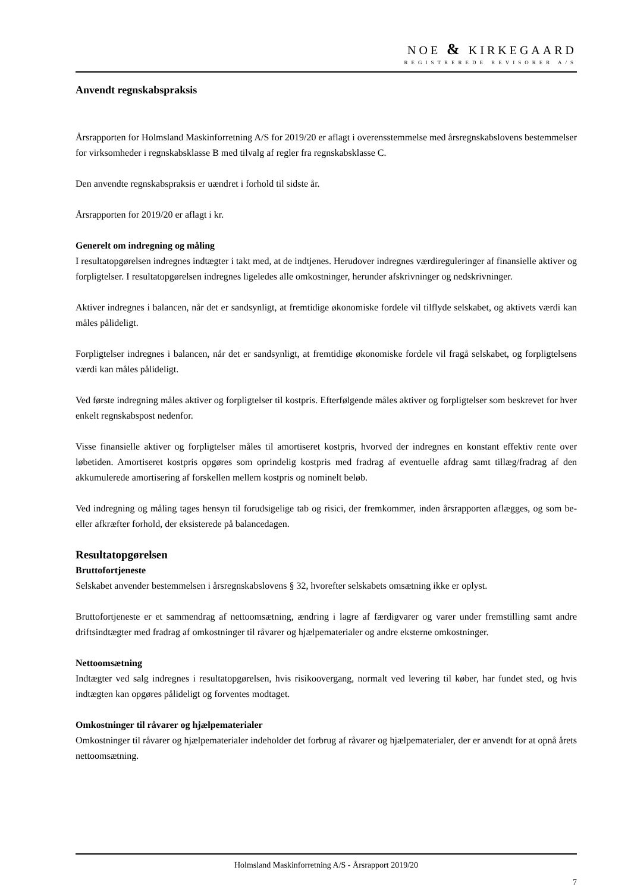NOE & KIRKEGAARD
REGISTREREDE REVISORER A/S
Anvendt regnskabspraksis
Årsrapporten for Holmsland Maskinforretning A/S for 2019/20 er aflagt i overensstemmelse med årsregnskabslovens bestemmelser for virksomheder i regnskabsklasse B med tilvalg af regler fra regnskabsklasse C.
Den anvendte regnskabspraksis er uændret i forhold til sidste år.
Årsrapporten for 2019/20 er aflagt i kr.
Generelt om indregning og måling
I resultatopgørelsen indregnes indtægter i takt med, at de indtjenes. Herudover indregnes værdireguleringer af finansielle aktiver og forpligtelser. I resultatopgørelsen indregnes ligeledes alle omkostninger, herunder afskrivninger og nedskrivninger.
Aktiver indregnes i balancen, når det er sandsynligt, at fremtidige økonomiske fordele vil tilflyde selskabet, og aktivets værdi kan måles pålideligt.
Forpligtelser indregnes i balancen, når det er sandsynligt, at fremtidige økonomiske fordele vil fragå selskabet, og forpligtelsens værdi kan måles pålideligt.
Ved første indregning måles aktiver og forpligtelser til kostpris. Efterfølgende måles aktiver og forpligtelser som beskrevet for hver enkelt regnskabspost nedenfor.
Visse finansielle aktiver og forpligtelser måles til amortiseret kostpris, hvorved der indregnes en konstant effektiv rente over løbetiden. Amortiseret kostpris opgøres som oprindelig kostpris med fradrag af eventuelle afdrag samt tillæg/fradrag af den akkumulerede amortisering af forskellen mellem kostpris og nominelt beløb.
Ved indregning og måling tages hensyn til forudsigelige tab og risici, der fremkommer, inden årsrapporten aflægges, og som be- eller afkræfter forhold, der eksisterede på balancedagen.
Resultatopgørelsen
Bruttofortjeneste
Selskabet anvender bestemmelsen i årsregnskabslovens § 32, hvorefter selskabets omsætning ikke er oplyst.
Bruttofortjeneste er et sammendrag af nettoomsætning, ændring i lagre af færdigvarer og varer under fremstilling samt andre driftsindtægter med fradrag af omkostninger til råvarer og hjælpematerialer og andre eksterne omkostninger.
Nettoomsætning
Indtægter ved salg indregnes i resultatopgørelsen, hvis risikoovergang, normalt ved levering til køber, har fundet sted, og hvis indtægten kan opgøres pålideligt og forventes modtaget.
Omkostninger til råvarer og hjælpematerialer
Omkostninger til råvarer og hjælpematerialer indeholder det forbrug af råvarer og hjælpematerialer, der er anvendt for at opnå årets nettoomsætning.
Holmsland Maskinforretning A/S - Årsrapport 2019/20
7